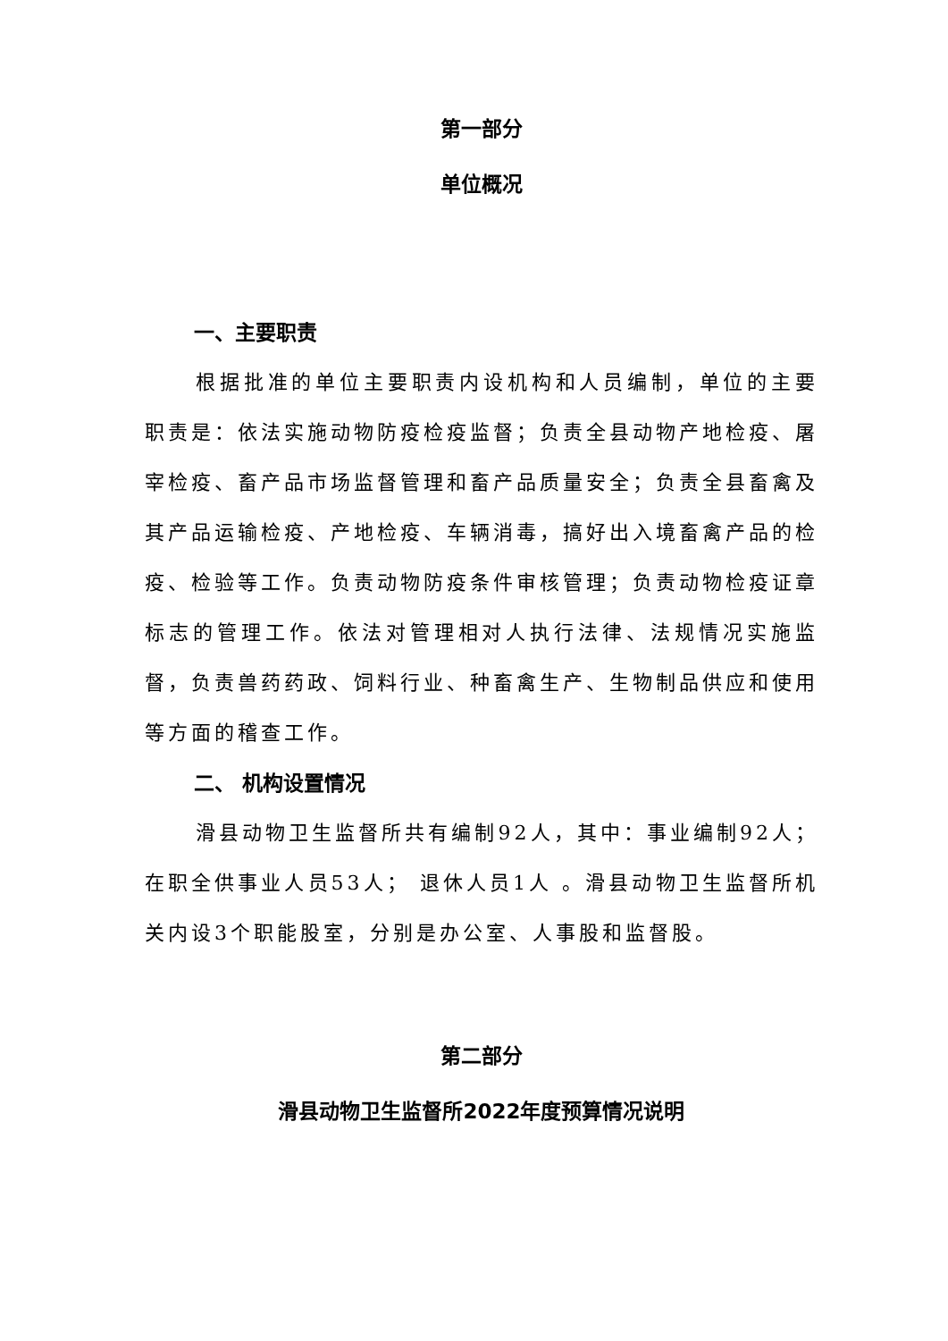第一部分
单位概况
一、主要职责
根据批准的单位主要职责内设机构和人员编制，单位的主要职责是：依法实施动物防疫检疫监督；负责全县动物产地检疫、屠宰检疫、畜产品市场监督管理和畜产品质量安全；负责全县畜禽及其产品运输检疫、产地检疫、车辆消毒，搞好出入境畜禽产品的检疫、检验等工作。负责动物防疫条件审核管理；负责动物检疫证章标志的管理工作。依法对管理相对人执行法律、法规情况实施监督，负责兽药药政、饲料行业、种畜禽生产、生物制品供应和使用等方面的稽查工作。
二、 机构设置情况
滑县动物卫生监督所共有编制92人，其中：事业编制92人； 在职全供事业人员53人； 退休人员1人 。滑县动物卫生监督所机关内设3个职能股室，分别是办公室、人事股和监督股。
第二部分
滑县动物卫生监督所2022年度预算情况说明